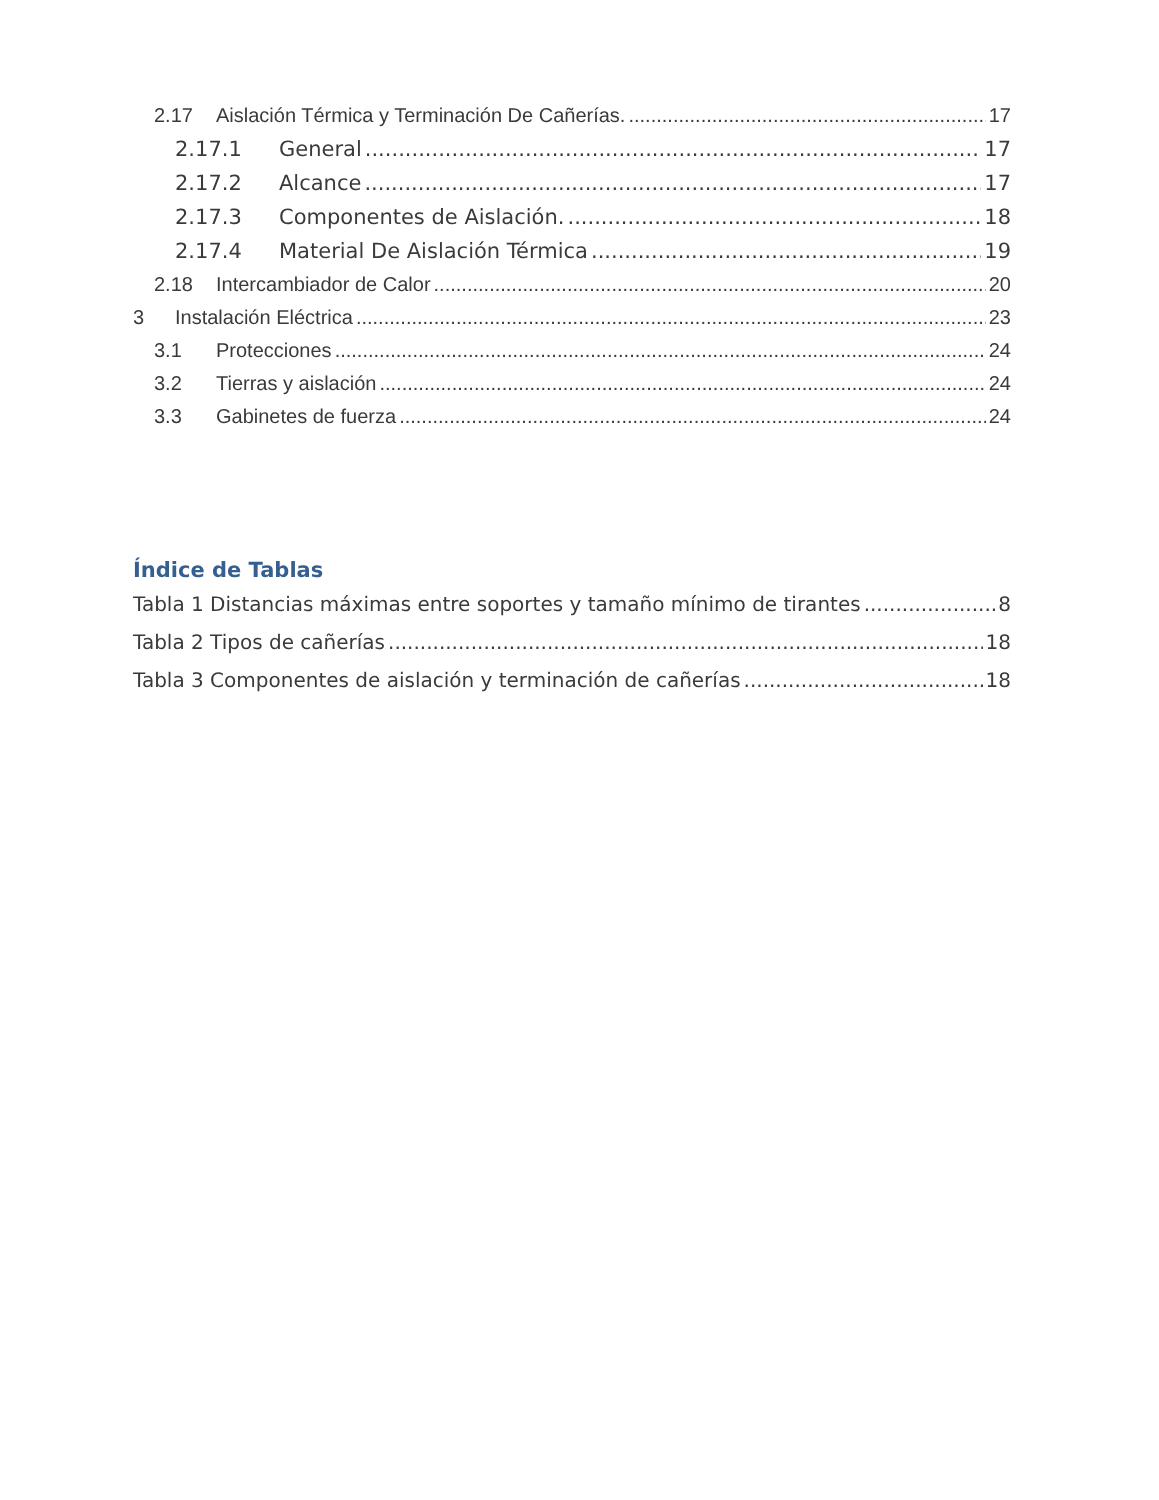2.17 Aislación Térmica y Terminación De Cañerías. 17
2.17.1 General 17
2.17.2 Alcance 17
2.17.3 Componentes de Aislación. 18
2.17.4 Material De Aislación Térmica 19
2.18 Intercambiador de Calor 20
3 Instalación Eléctrica 23
3.1 Protecciones 24
3.2 Tierras y aislación 24
3.3 Gabinetes de fuerza 24
Índice de Tablas
Tabla 1 Distancias máximas entre soportes y tamaño mínimo de tirantes 8
Tabla 2 Tipos de cañerías 18
Tabla 3 Componentes de aislación y terminación de cañerías 18